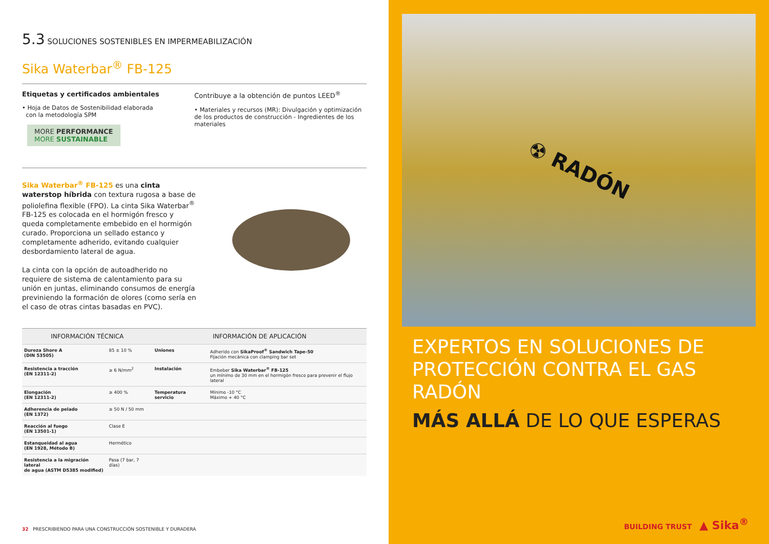5.3 SOLUCIONES SOSTENIBLES EN IMPERMEABILIZACIÓN
Sika Waterbar<sup>®</sup> FB-125
Etiquetas y certificados ambientales
• Hoja de Datos de Sostenibilidad elaborada
con la metodología SPM
MORE PERFORMANCE
MORE SUSTAINABLE
Contribuye a la obtención de puntos LEED<sup>®</sup>
• Materiales y recursos (MR): Divulgación y optimización de los productos de construcción - Ingredientes de los materiales
Sika Waterbar<sup>®</sup> FB-125 es una cinta waterstop híbrida con textura rugosa a base de poliolefina flexible (FPO). La cinta Sika Waterbar<sup>®</sup> FB-125 es colocada en el hormigón fresco y queda completamente embebido en el hormigón curado. Proporciona un sellado estanco y completamente adherido, evitando cualquier desbordamiento lateral de agua.
La cinta con la opción de autoadherido no requiere de sistema de calentamiento para su unión en juntas, eliminando consumos de energía previniendo la formación de olores (como sería en el caso de otras cintas basadas en PVC).
| INFORMACIÓN TÉCNICA | | INFORMACIÓN DE APLICACIÓN | |
| --- | --- | --- | --- |
| Dureza Shore A (DIN 53505) | 85 ± 10 % | Uniones | Adherido con SikaProof<sup>®</sup> Sandwich Tape-50 Fijación mecánica con clamping bar set |
| Resistencia a tracción (EN 12311-2) | ≥ 6 N/mm<sup>2</sup> | Instalación | Embeber Sika Waterbar<sup>®</sup> FB-125 un mínimo de 30 mm en el hormigón fresco para prevenir el flujo lateral |
| Elongación (EN 12311-2) | ≥ 400 % | Temperatura servicio | Mínimo -10 °C Máximo + 40 °C |
| Adherencia de pelado (EN 1372) | ≥ 50 N / 50 mm | | |
| Reacción al fuego (EN 13501-1) | Clase E | | |
| Estanqueidad al agua (EN 1928, Método B) | Hermético | | |
| Resistencia a la migración lateral de agua (ASTM D5385 modified) | Pasa (7 bar, 7 días) | | |
32 PRESCRIBIENDO PARA UNA CONSTRUCCIÓN SOSTENIBLE Y DURADERA
☢ RADÓN
EXPERTOS EN SOLUCIONES DE PROTECCIÓN CONTRA EL GAS RADÓN
MÁS ALLÁ DE LO QUE ESPERAS
BUILDING TRUST ▲ Sika<sup>®</sup>